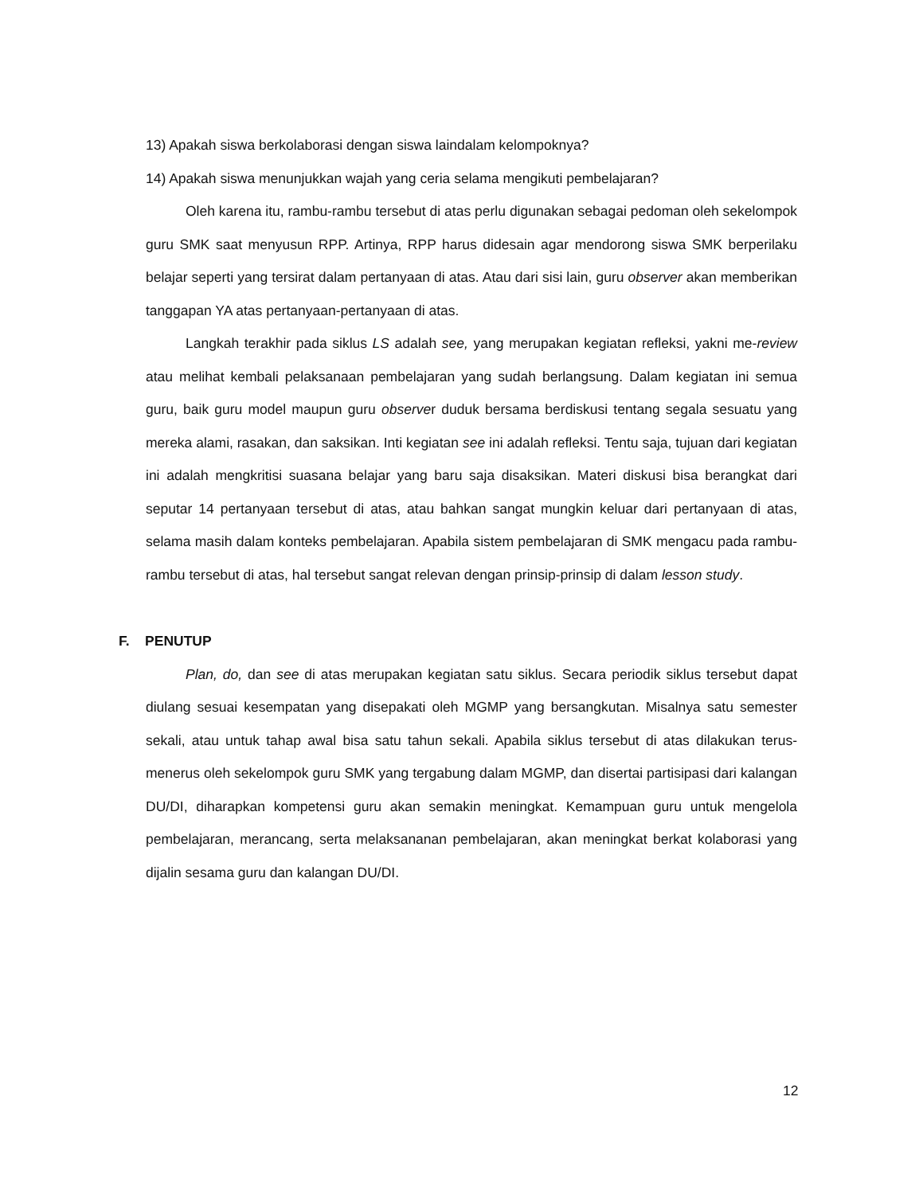13) Apakah siswa berkolaborasi dengan siswa laindalam kelompoknya?
14) Apakah siswa menunjukkan wajah yang ceria selama mengikuti pembelajaran?
Oleh karena itu, rambu-rambu tersebut di atas perlu digunakan sebagai pedoman oleh sekelompok guru SMK saat menyusun RPP. Artinya, RPP harus didesain agar mendorong siswa SMK berperilaku belajar seperti yang tersirat dalam pertanyaan di atas. Atau dari sisi lain, guru observer akan memberikan tanggapan YA atas pertanyaan-pertanyaan di atas.
Langkah terakhir pada siklus LS adalah see, yang merupakan kegiatan refleksi, yakni me-review atau melihat kembali pelaksanaan pembelajaran yang sudah berlangsung. Dalam kegiatan ini semua guru, baik guru model maupun guru observer duduk bersama berdiskusi tentang segala sesuatu yang mereka alami, rasakan, dan saksikan. Inti kegiatan see ini adalah refleksi. Tentu saja, tujuan dari kegiatan ini adalah mengkritisi suasana belajar yang baru saja disaksikan. Materi diskusi bisa berangkat dari seputar 14 pertanyaan tersebut di atas, atau bahkan sangat mungkin keluar dari pertanyaan di atas, selama masih dalam konteks pembelajaran. Apabila sistem pembelajaran di SMK mengacu pada rambu-rambu tersebut di atas, hal tersebut sangat relevan dengan prinsip-prinsip di dalam lesson study.
F. PENUTUP
Plan, do, dan see di atas merupakan kegiatan satu siklus. Secara periodik siklus tersebut dapat diulang sesuai kesempatan yang disepakati oleh MGMP yang bersangkutan. Misalnya satu semester sekali, atau untuk tahap awal bisa satu tahun sekali. Apabila siklus tersebut di atas dilakukan terus-menerus oleh sekelompok guru SMK yang tergabung dalam MGMP, dan disertai partisipasi dari kalangan DU/DI, diharapkan kompetensi guru akan semakin meningkat. Kemampuan guru untuk mengelola pembelajaran, merancang, serta melaksananan pembelajaran, akan meningkat berkat kolaborasi yang dijalin sesama guru dan kalangan DU/DI.
12